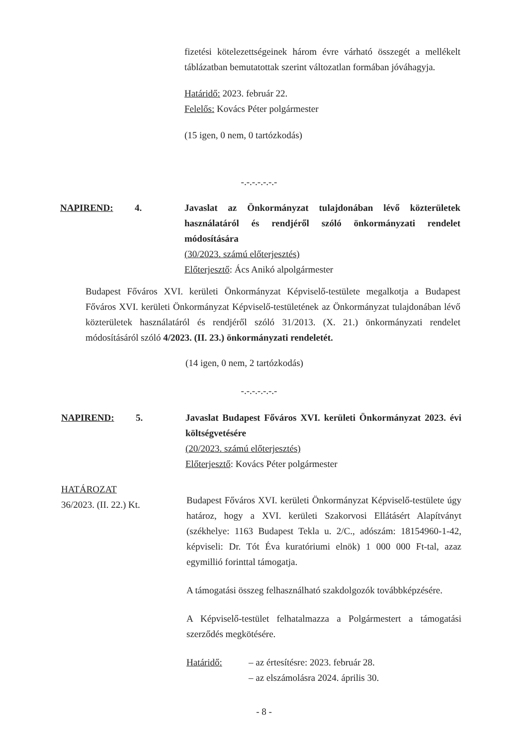fizetési kötelezettségeinek három évre várható összegét a mellékelt táblázatban bemutatottak szerint változatlan formában jóváhagyja.
Határidő: 2023. február 22.
Felelős: Kovács Péter polgármester
(15 igen, 0 nem, 0 tartózkodás)
-.-.-.-.-.-.-
NAPIREND: 4. Javaslat az Önkormányzat tulajdonában lévő közterületek használatáról és rendjéről szóló önkormányzati rendelet módosítására
(30/2023. számú előterjesztés)
Előterjesztő: Ács Anikó alpolgármester
Budapest Főváros XVI. kerületi Önkormányzat Képviselő-testülete megalkotja a Budapest Főváros XVI. kerületi Önkormányzat Képviselő-testületének az Önkormányzat tulajdonában lévő közterületek használatáról és rendjéről szóló 31/2013. (X. 21.) önkormányzati rendelet módosításáról szóló 4/2023. (II. 23.) önkormányzati rendeletét.
(14 igen, 0 nem, 2 tartózkodás)
-.-.-.-.-.-.-
NAPIREND: 5. Javaslat Budapest Főváros XVI. kerületi Önkormányzat 2023. évi költségvetésére
(20/2023. számú előterjesztés)
Előterjesztő: Kovács Péter polgármester
HATÁROZAT
36/2023. (II. 22.) Kt.
Budapest Főváros XVI. kerületi Önkormányzat Képviselő-testülete úgy határoz, hogy a XVI. kerületi Szakorvosi Ellátásért Alapítványt (székhelye: 1163 Budapest Tekla u. 2/C., adószám: 18154960-1-42, képviseli: Dr. Tót Éva kuratóriumi elnök) 1 000 000 Ft-tal, azaz egymillió forinttal támogatja.
A támogatási összeg felhasználható szakdolgozók továbbképzésére.
A Képviselő-testület felhatalmazza a Polgármestert a támogatási szerződés megkötésére.
Határidő: – az értesítésre: 2023. február 28.
– az elszámolásra 2024. április 30.
- 8 -